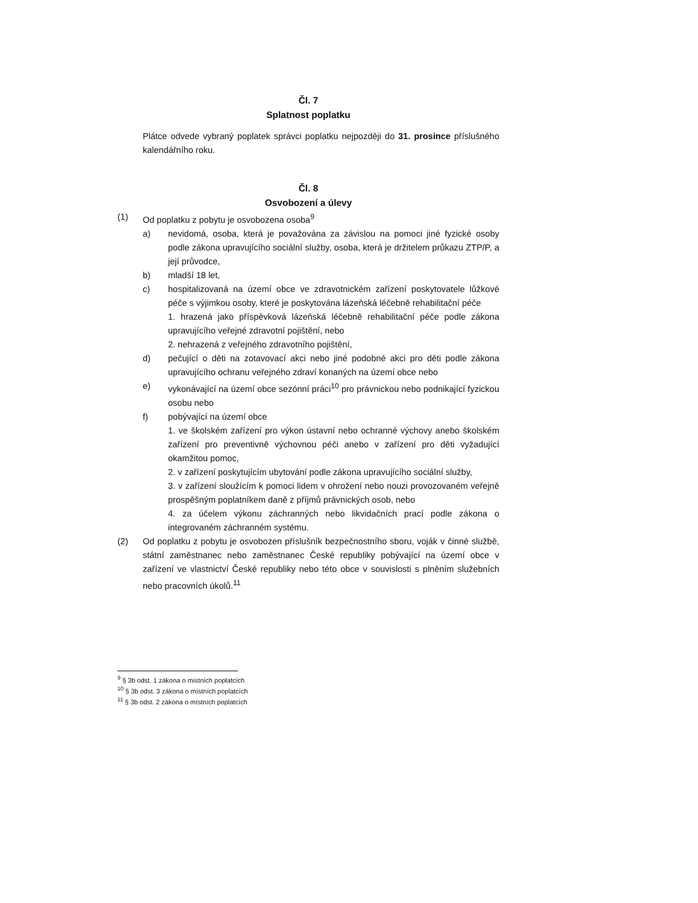Čl. 7
Splatnost poplatku
Plátce odvede vybraný poplatek správci poplatku nejpozději do 31. prosince příslušného kalendářního roku.
Čl. 8
Osvobození a úlevy
(1) Od poplatku z pobytu je osvobozena osoba<sup>9</sup>
a) nevidomá, osoba, která je považována za závislou na pomoci jiné fyzické osoby podle zákona upravujícího sociální služby, osoba, která je držitelem průkazu ZTP/P, a její průvodce,
b) mladší 18 let,
c) hospitalizovaná na území obce ve zdravotnickém zařízení poskytovatele lůžkové péče s výjimkou osoby, které je poskytována lázeňská léčebně rehabilitační péče
1. hrazená jako příspěvková lázeňská léčebně rehabilitační péče podle zákona upravujícího veřejné zdravotní pojištění, nebo
2. nehrazená z veřejného zdravotního pojištění,
d) pečující o děti na zotavovací akci nebo jiné podobné akci pro děti podle zákona upravujícího ochranu veřejného zdraví konaných na území obce nebo
e) vykonávající na území obce sezónní práci<sup>10</sup> pro právnickou nebo podnikající fyzickou osobu nebo
f) pobývající na území obce
1. ve školském zařízení pro výkon ústavní nebo ochranné výchovy anebo školském zařízení pro preventivně výchovnou péči anebo v zařízení pro děti vyžadující okamžitou pomoc,
2. v zařízení poskytujícím ubytování podle zákona upravujícího sociální služby,
3. v zařízení sloužícím k pomoci lidem v ohrožení nebo nouzi provozovaném veřejně prospěšným poplatníkem daně z příjmů právnických osob, nebo
4. za účelem výkonu záchranných nebo likvidačních prací podle zákona o integrovaném záchranném systému.
(2) Od poplatku z pobytu je osvobozen příslušník bezpečnostního sboru, voják v činné službě, státní zaměstnanec nebo zaměstnanec České republiky pobývající na území obce v zařízení ve vlastnictví České republiky nebo této obce v souvislosti s plněním služebních nebo pracovních úkolů.<sup>11</sup>
<sup>9</sup> § 3b odst. 1 zákona o místních poplatcích
<sup>10</sup> § 3b odst. 3 zákona o místních poplatcích
<sup>11</sup> § 3b odst. 2 zákona o místních poplatcích